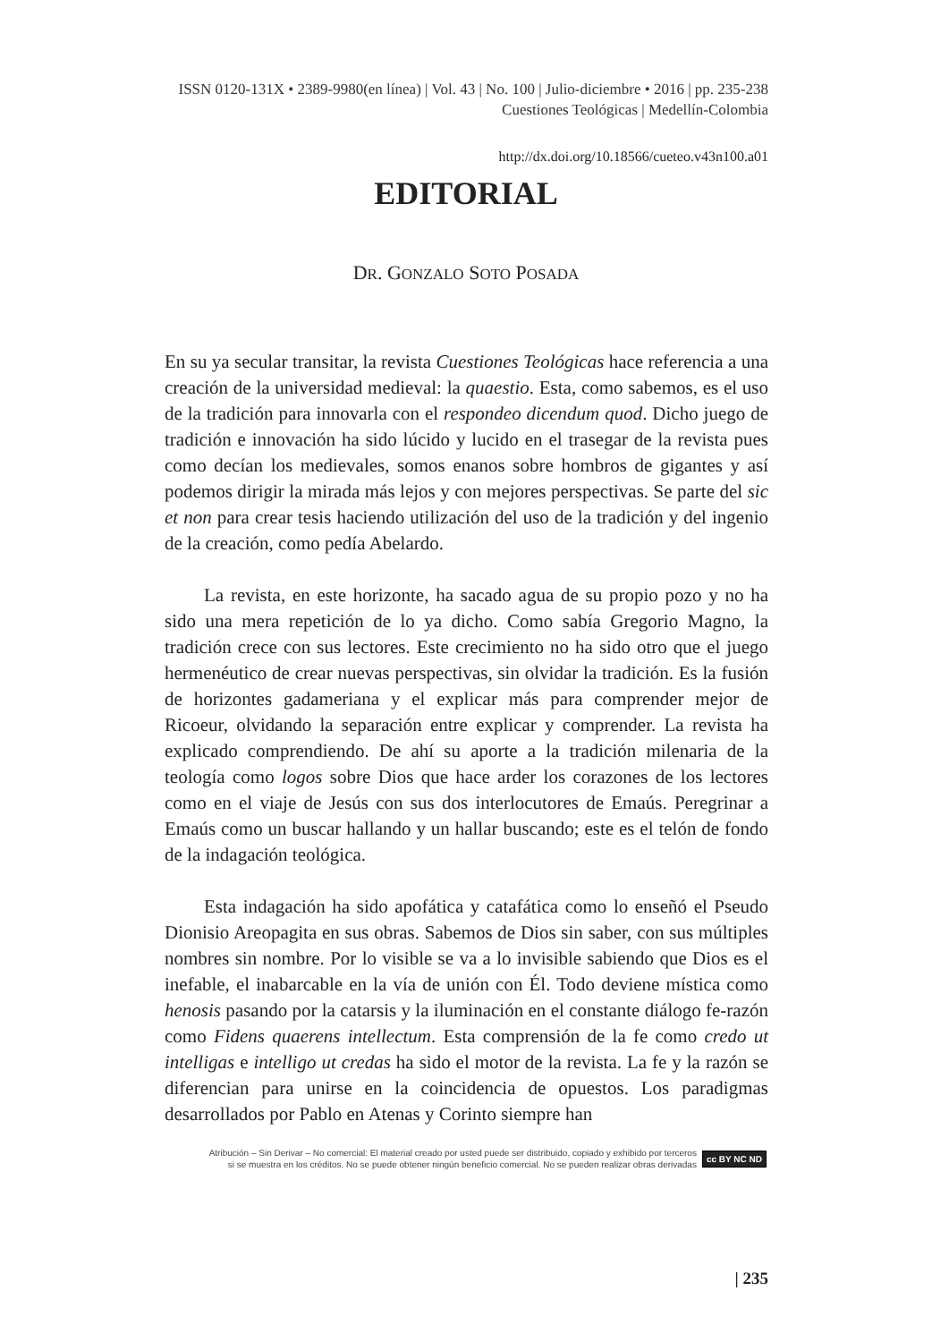ISSN 0120-131X • 2389-9980(en línea) | Vol. 43 | No. 100 | Julio-diciembre • 2016 | pp. 235-238
Cuestiones Teológicas | Medellín-Colombia
http://dx.doi.org/10.18566/cueteo.v43n100.a01
EDITORIAL
DR. GONZALO SOTO POSADA
En su ya secular transitar, la revista Cuestiones Teológicas hace referencia a una creación de la universidad medieval: la quaestio. Esta, como sabemos, es el uso de la tradición para innovarla con el respondeo dicendum quod. Dicho juego de tradición e innovación ha sido lúcido y lucido en el trasegar de la revista pues como decían los medievales, somos enanos sobre hombros de gigantes y así podemos dirigir la mirada más lejos y con mejores perspectivas. Se parte del sic et non para crear tesis haciendo utilización del uso de la tradición y del ingenio de la creación, como pedía Abelardo.
La revista, en este horizonte, ha sacado agua de su propio pozo y no ha sido una mera repetición de lo ya dicho. Como sabía Gregorio Magno, la tradición crece con sus lectores. Este crecimiento no ha sido otro que el juego hermenéutico de crear nuevas perspectivas, sin olvidar la tradición. Es la fusión de horizontes gadameriana y el explicar más para comprender mejor de Ricoeur, olvidando la separación entre explicar y comprender. La revista ha explicado comprendiendo. De ahí su aporte a la tradición milenaria de la teología como logos sobre Dios que hace arder los corazones de los lectores como en el viaje de Jesús con sus dos interlocutores de Emaús. Peregrinar a Emaús como un buscar hallando y un hallar buscando; este es el telón de fondo de la indagación teológica.
Esta indagación ha sido apofática y catafática como lo enseñó el Pseudo Dionisio Areopagita en sus obras. Sabemos de Dios sin saber, con sus múltiples nombres sin nombre. Por lo visible se va a lo invisible sabiendo que Dios es el inefable, el inabarcable en la vía de unión con Él. Todo deviene mística como henosis pasando por la catarsis y la iluminación en el constante diálogo fe-razón como Fidens quaerens intellectum. Esta comprensión de la fe como credo ut intelligas e intelligo ut credas ha sido el motor de la revista. La fe y la razón se diferencian para unirse en la coincidencia de opuestos. Los paradigmas desarrollados por Pablo en Atenas y Corinto siempre han
Atribución – Sin Derivar – No comercial: El material creado por usted puede ser distribuido, copiado y exhibido por terceros
si se muestra en los créditos. No se puede obtener ningún beneficio comercial. No se pueden realizar obras derivadas
cc BY NC ND
| 235